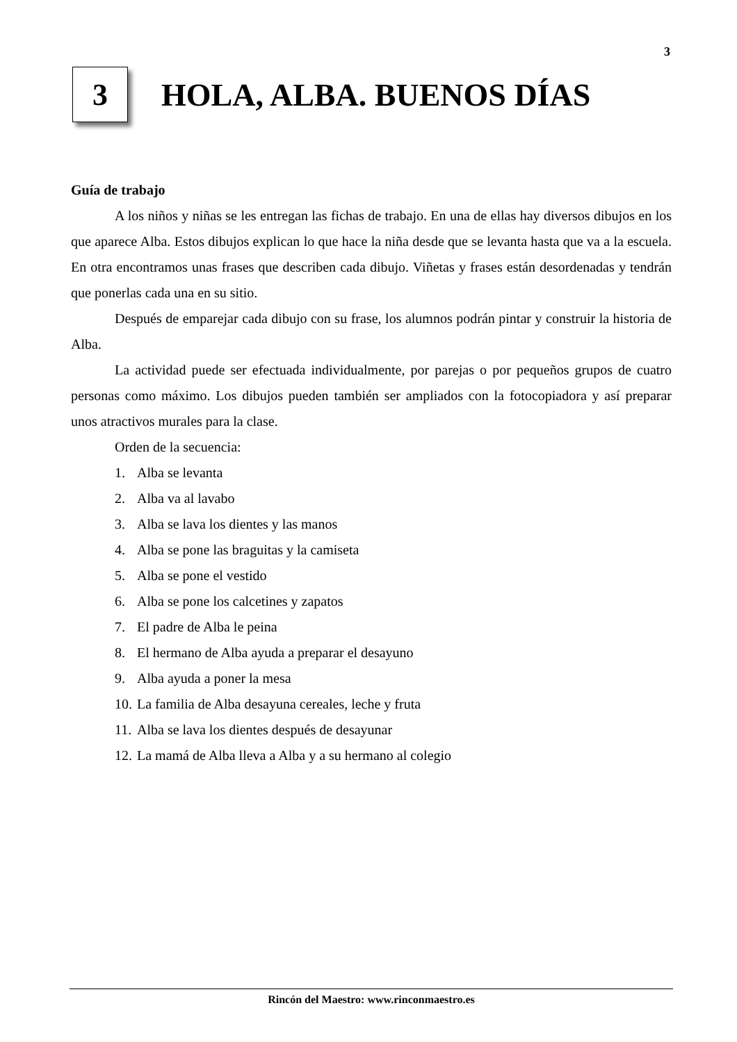3
3
HOLA, ALBA. BUENOS DÍAS
Guía de trabajo
A los niños y niñas se les entregan las fichas de trabajo. En una de ellas hay diversos dibujos en los que aparece Alba. Estos dibujos explican lo que hace la niña desde que se levanta hasta que va a la escuela. En otra encontramos unas frases que describen cada dibujo. Viñetas y frases están desordenadas y tendrán que ponerlas cada una en su sitio.
Después de emparejar cada dibujo con su frase, los alumnos podrán pintar y construir la historia de Alba.
La actividad puede ser efectuada individualmente, por parejas o por pequeños grupos de cuatro personas como máximo. Los dibujos pueden también ser ampliados con la fotocopiadora y así preparar unos atractivos murales para la clase.
Orden de la secuencia:
1. Alba se levanta
2. Alba va al lavabo
3. Alba se lava los dientes y las manos
4. Alba se pone las braguitas y la camiseta
5. Alba se pone el vestido
6. Alba se pone los calcetines y zapatos
7. El padre de Alba le peina
8. El hermano de Alba ayuda a preparar el desayuno
9. Alba ayuda a poner la mesa
10. La familia de Alba desayuna cereales, leche y fruta
11. Alba se lava los dientes después de desayunar
12. La mamá de Alba lleva a Alba y a su hermano al colegio
Rincón del Maestro: www.rinconmaestro.es